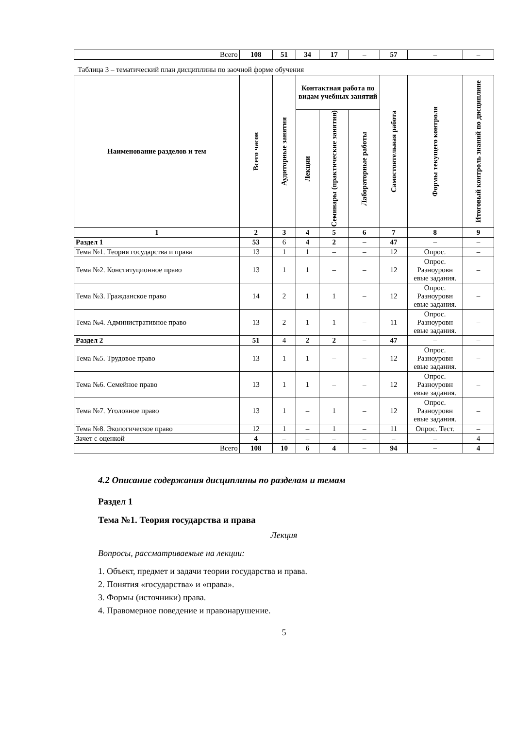| Всего | 108 | 51 | 34 | 17 | – | 57 | – | – |
Таблица 3 – тематический план дисциплины по заочной форме обучения
| Наименование разделов и тем | Всего часов | Аудиторные занятия | Контактная работа по видам учебных занятий | | | Самостоятельная работа | Формы текущего контроля | Итоговый контроль знаний по дисциплине |
| --- | --- | --- | --- | --- | --- | --- | --- | --- |
| | | | Лекции | Семинары (практические занятия) | Лабораторные работы | | | |
| 1 | 2 | 3 | 4 | 5 | 6 | 7 | 8 | 9 |
| Раздел 1 | 53 | 6 | 4 | 2 | – | 47 | – | – |
| Тема №1. Теория государства и права | 13 | 1 | 1 | – | – | 12 | Опрос. | – |
| Тема №2. Конституционное право | 13 | 1 | 1 | – | – | 12 | Опрос. Разноуровн евые задания. | – |
| Тема №3. Гражданское право | 14 | 2 | 1 | 1 | – | 12 | Опрос. Разноуровн евые задания. | – |
| Тема №4. Административное право | 13 | 2 | 1 | 1 | – | 11 | Опрос. Разноуровн евые задания. | – |
| Раздел 2 | 51 | 4 | 2 | 2 | – | 47 | – | – |
| Тема №5. Трудовое право | 13 | 1 | 1 | – | – | 12 | Опрос. Разноуровн евые задания. | – |
| Тема №6. Семейное право | 13 | 1 | 1 | – | – | 12 | Опрос. Разноуровн евые задания. | – |
| Тема №7. Уголовное право | 13 | 1 | – | 1 | – | 12 | Опрос. Разноуровн евые задания. | – |
| Тема №8. Экологическое право | 12 | 1 | – | 1 | – | 11 | Опрос. Тест. | – |
| Зачет с оценкой | 4 | – | – | – | – | – | – | 4 |
| Всего | 108 | 10 | 6 | 4 | – | 94 | – | 4 |
4.2 Описание содержания дисциплины по разделам и темам
Раздел 1
Тема №1. Теория государства и права
Лекция
Вопросы, рассматриваемые на лекции:
1. Объект, предмет и задачи теории государства и права.
2. Понятия «государства» и «права».
3. Формы (источники) права.
4. Правомерное поведение и правонарушение.
5